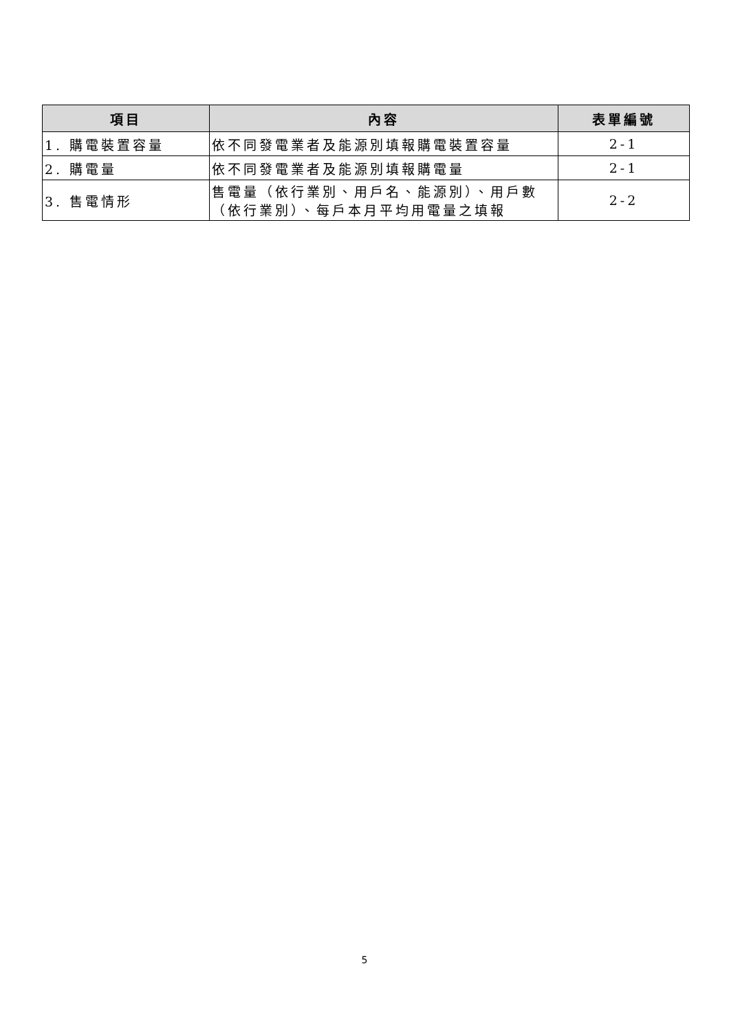| 項目 | 內容 | 表單編號 |
| --- | --- | --- |
| 1. 購電裝置容量 | 依不同發電業者及能源別填報購電裝置容量 | 2-1 |
| 2. 購電量 | 依不同發電業者及能源別填報購電量 | 2-1 |
| 3. 售電情形 | 售電量（依行業別、用戶名、能源別）、用戶數（依行業別）、每戶本月平均用電量之填報 | 2-2 |
5